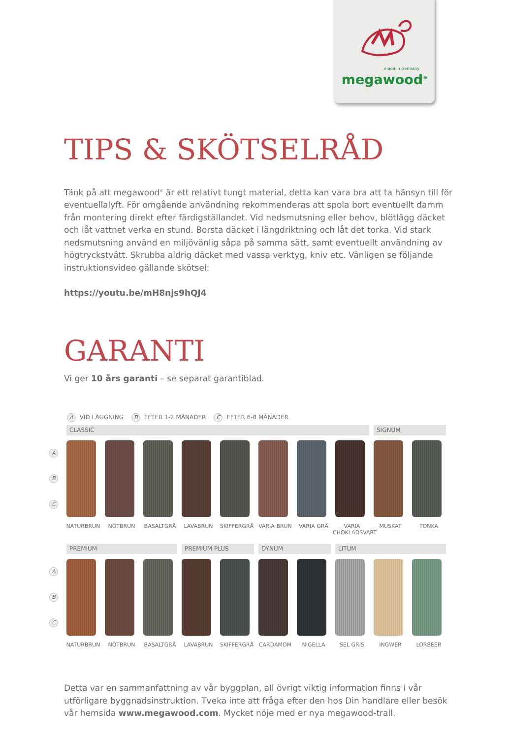made in Germany
megawood<sup>®</sup>
TIPS & SKÖTSELRÅD
Tänk på att megawood<sup>®</sup> är ett relativt tungt material, detta kan vara bra att ta hänsyn till för eventuellalyft. För omgående användning rekommenderas att spola bort eventuellt damm från montering direkt efter färdigställandet. Vid nedsmutsning eller behov, blötlägg däcket och låt vattnet verka en stund. Borsta däcket i längdriktning och låt det torka. Vid stark nedsmutsning använd en miljövänlig såpa på samma sätt, samt eventuellt användning av högtryckstvätt. Skrubba aldrig däcket med vassa verktyg, kniv etc. Vänligen se följande instruktionsvideo gällande skötsel:
https://youtu.be/mH8njs9hQJ4
GARANTI
Vi ger 10 års garanti – se separat garantiblad.
A VID LÄGGNING B EFTER 1-2 MÅNADER C EFTER 6-8 MÅNADER
CLASSIC
SIGNUM
A
B
C
NATURBRUN
NÖTBRUN
BASALTGRÅ
LAVABRUN
SKIFFERGRÅ
VARIA BRUN
VARIA GRÅ
VARIA CHOKLADSVART
MUSKAT
TONKA
PREMIUM
PREMIUM PLUS
DYNUM
LITUM
A
B
C
NATURBRUN
NÖTBRUN
BASALTGRÅ
LAVABRUN
SKIFFERGRÅ
CARDAMOM
NIGELLA
SEL GRIS
INGWER
LORBEER
Detta var en sammanfattning av vår byggplan, all övrigt viktig information finns i vår utförligare byggnadsinstruktion. Tveka inte att fråga efter den hos Din handlare eller besök vår hemsida www.megawood.com. Mycket nöje med er nya megawood-trall.